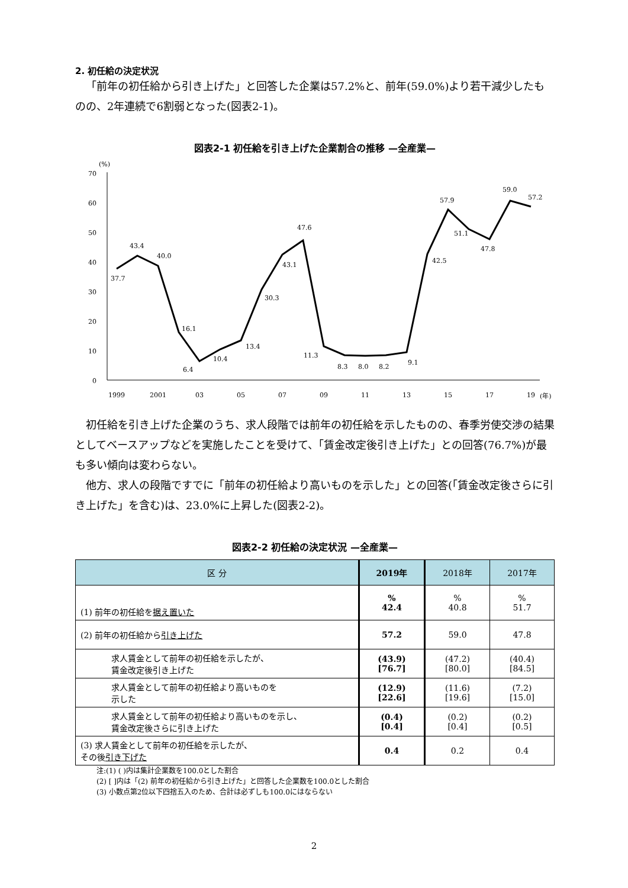2. 初任給の決定状況
「前年の初任給から引き上げた」と回答した企業は57.2%と、前年(59.0%)より若干減少したものの、2年連続で6割弱となった(図表2-1)。
図表2-1 初任給を引き上げた企業割合の推移 —全産業—
(%)
70
60
50
40
30
20
10
0
1999
2001
03
05
07
09
11
13
15
17
19
(年)
37.7
43.4
40.0
16.1
6.4
10.4
13.4
30.3
43.1
47.6
11.3
8.3
8.0
8.2
9.1
42.5
57.9
51.1
47.8
59.0
57.2
初任給を引き上げた企業のうち、求人段階では前年の初任給を示したものの、春季労使交渉の結果としてベースアップなどを実施したことを受けて、「賃金改定後引き上げた」との回答(76.7%)が最も多い傾向は変わらない。
他方、求人の段階ですでに「前年の初任給より高いものを示した」との回答(「賃金改定後さらに引き上げた」を含む)は、23.0%に上昇した(図表2-2)。
図表2-2 初任給の決定状況 —全産業—
| 区 分 | 2019年 | 2018年 | 2017年 |
| --- | --- | --- | --- |
| (1) 前年の初任給を 据え置いた | % 42.4 | % 40.8 | % 51.7 |
| (2) 前年の初任給から 引き上げた | 57.2 | 59.0 | 47.8 |
| 求人賃金として前年の初任給を示したが、 賃金改定後引き上げた | (43.9) [76.7] | (47.2) [80.0] | (40.4) [84.5] |
| 求人賃金として前年の初任給より高いものを 示した | (12.9) [22.6] | (11.6) [19.6] | (7.2) [15.0] |
| 求人賃金として前年の初任給より高いものを示し、 賃金改定後さらに引き上げた | (0.4) [0.4] | (0.2) [0.4] | (0.2) [0.5] |
| (3) 求人賃金として前年の初任給を示したが、 その後 引き下げた | 0.4 | 0.2 | 0.4 |
注:(1) ( )内は集計企業数を100.0とした割合
(2) [ ]内は「(2) 前年の初任給から引き上げた」と回答した企業数を100.0とした割合
(3) 小数点第2位以下四捨五入のため、合計は必ずしも100.0にはならない
2